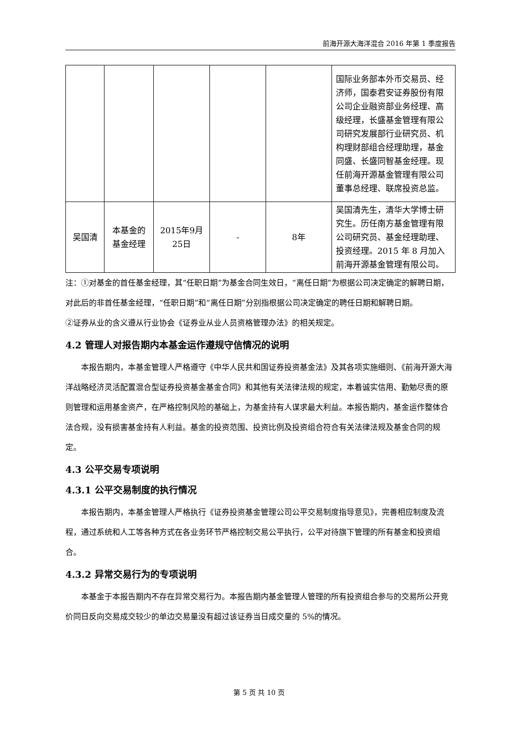前海开源大海洋混合 2016 年第 1 季度报告
| | | | | | 国际业务部本外币交易员、经济师，国泰君安证券股份有限公司企业融资部业务经理、高级经理，长盛基金管理有限公司研究发展部行业研究员、机构理财部组合经理助理，基金同盛、长盛同智基金经理。现任前海开源基金管理有限公司董事总经理、联席投资总监。 |
| 吴国清 | 本基金的基金经理 | 2015年9月25日 | - | 8年 | 吴国清先生，清华大学博士研究生。历任南方基金管理有限公司研究员、基金经理助理、投资经理。2015 年 8 月加入前海开源基金管理有限公司。 |
注：①对基金的首任基金经理，其“任职日期”为基金合同生效日，“离任日期”为根据公司决定确定的解聘日期，对此后的非首任基金经理，“任职日期”和“离任日期”分别指根据公司决定确定的聘任日期和解聘日期。
②证券从业的含义遵从行业协会《证券业从业人员资格管理办法》的相关规定。
4.2 管理人对报告期内本基金运作遵规守信情况的说明
本报告期内，本基金管理人严格遵守《中华人民共和国证券投资基金法》及其各项实施细则、《前海开源大海洋战略经济灵活配置混合型证券投资基金基金合同》和其他有关法律法规的规定，本着诚实信用、勤勉尽责的原则管理和运用基金资产，在严格控制风险的基础上，为基金持有人谋求最大利益。本报告期内，基金运作整体合法合规，没有损害基金持有人利益。基金的投资范围、投资比例及投资组合符合有关法律法规及基金合同的规定。
4.3 公平交易专项说明
4.3.1 公平交易制度的执行情况
本报告期内，本基金管理人严格执行《证券投资基金管理公司公平交易制度指导意见》，完善相应制度及流程，通过系统和人工等各种方式在各业务环节严格控制交易公平执行，公平对待旗下管理的所有基金和投资组合。
4.3.2 异常交易行为的专项说明
本基金于本报告期内不存在异常交易行为。本报告期内基金管理人管理的所有投资组合参与的交易所公开竞价同日反向交易成交较少的单边交易量没有超过该证券当日成交量的 5%的情况。
第 5 页 共 10 页